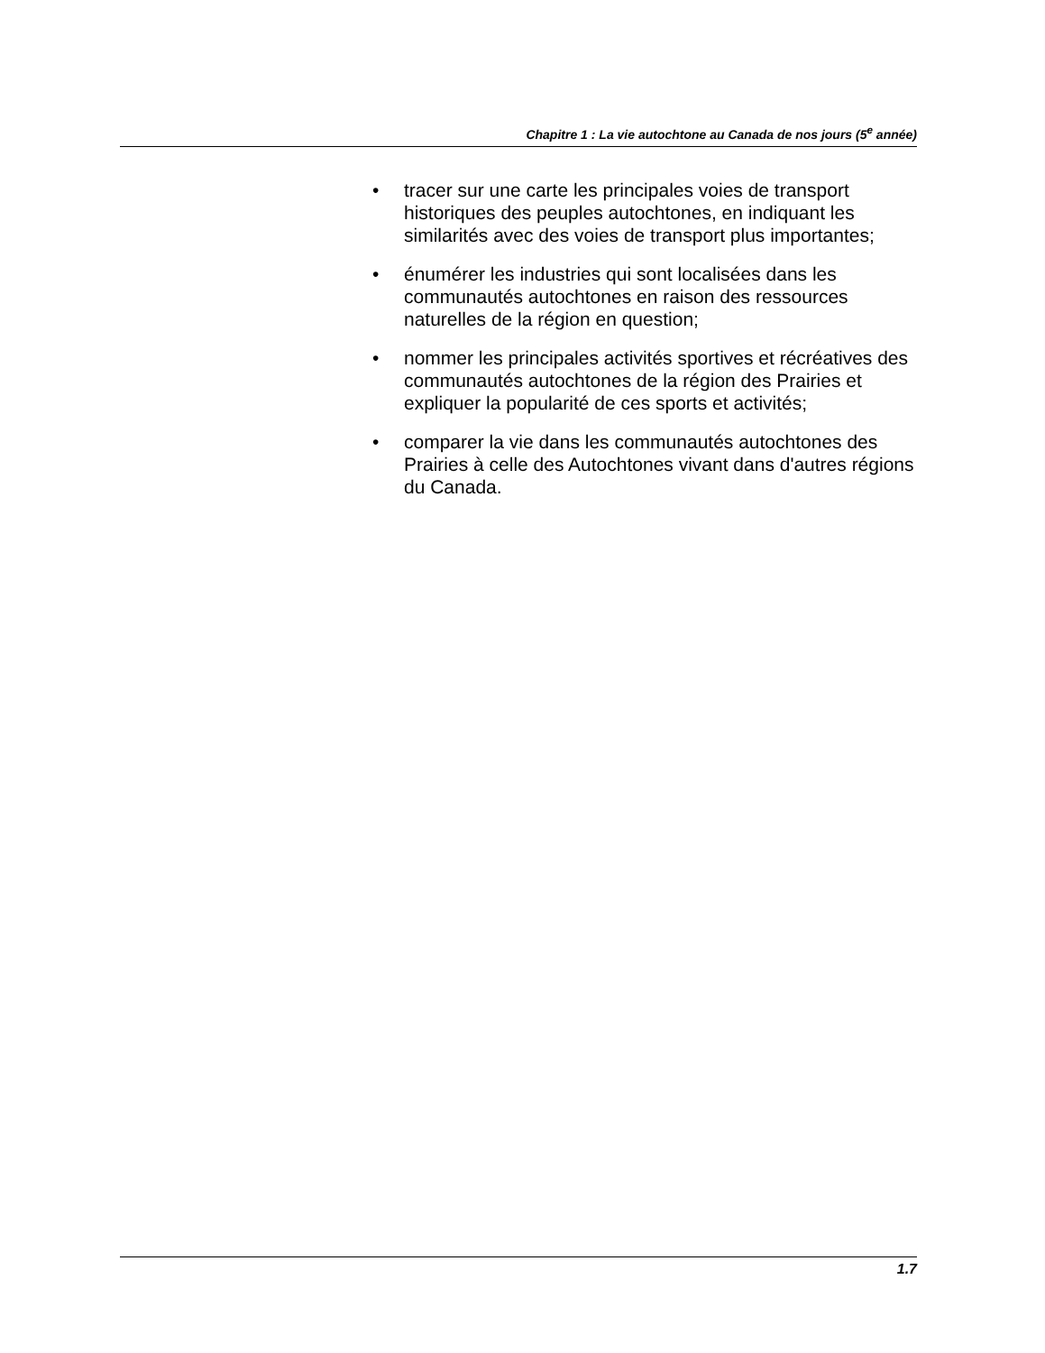Chapitre 1 : La vie autochtone au Canada de nos jours (5<sup>e</sup> année)
• tracer sur une carte les principales voies de transport historiques des peuples autochtones, en indiquant les similarités avec des voies de transport plus importantes;
• énumérer les industries qui sont localisées dans les communautés autochtones en raison des ressources naturelles de la région en question;
• nommer les principales activités sportives et récréatives des communautés autochtones de la région des Prairies et expliquer la popularité de ces sports et activités;
• comparer la vie dans les communautés autochtones des Prairies à celle des Autochtones vivant dans d'autres régions du Canada.
1.7